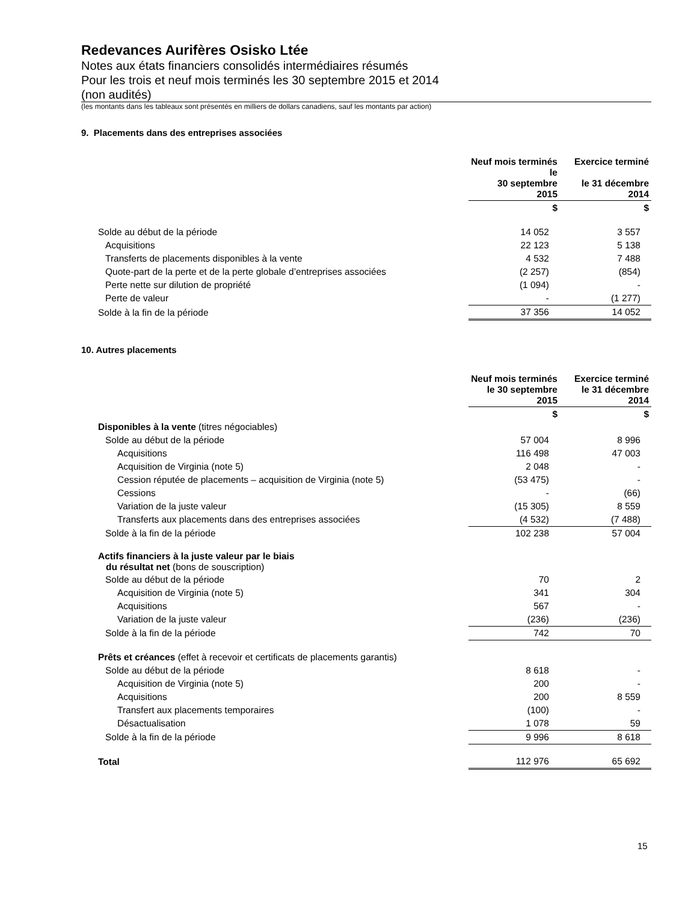Redevances Aurifères Osisko Ltée
Notes aux états financiers consolidés intermédiaires résumés
Pour les trois et neuf mois terminés les 30 septembre 2015 et 2014
(non audités)
(les montants dans les tableaux sont présentés en milliers de dollars canadiens, sauf les montants par action)
9. Placements dans des entreprises associées
| | Neuf mois terminés le 30 septembre 2015 | Exercice terminé le 31 décembre 2014 |
| --- | --- | --- |
| | $ | $ |
| Solde au début de la période | 14 052 | 3 557 |
| Acquisitions | 22 123 | 5 138 |
| Transferts de placements disponibles à la vente | 4 532 | 7 488 |
| Quote-part de la perte et de la perte globale d’entreprises associées | (2 257) | (854) |
| Perte nette sur dilution de propriété | (1 094) | - |
| Perte de valeur | - | (1 277) |
| Solde à la fin de la période | 37 356 | 14 052 |
10. Autres placements
| | Neuf mois terminés le 30 septembre 2015 | Exercice terminé le 31 décembre 2014 |
| --- | --- | --- |
| | $ | $ |
| Disponibles à la vente (titres négociables) | | |
| Solde au début de la période | 57 004 | 8 996 |
| Acquisitions | 116 498 | 47 003 |
| Acquisition de Virginia (note 5) | 2 048 | - |
| Cession réputée de placements – acquisition de Virginia (note 5) | (53 475) | - |
| Cessions | - | (66) |
| Variation de la juste valeur | (15 305) | 8 559 |
| Transferts aux placements dans des entreprises associées | (4 532) | (7 488) |
| Solde à la fin de la période | 102 238 | 57 004 |
| Actifs financiers à la juste valeur par le biais du résultat net (bons de souscription) | | |
| Solde au début de la période | 70 | 2 |
| Acquisition de Virginia (note 5) | 341 | 304 |
| Acquisitions | 567 | - |
| Variation de la juste valeur | (236) | (236) |
| Solde à la fin de la période | 742 | 70 |
| Prêts et créances (effet à recevoir et certificats de placements garantis) | | |
| Solde au début de la période | 8 618 | - |
| Acquisition de Virginia (note 5) | 200 | - |
| Acquisitions | 200 | 8 559 |
| Transfert aux placements temporaires | (100) | - |
| Désactualisation | 1 078 | 59 |
| Solde à la fin de la période | 9 996 | 8 618 |
| Total | 112 976 | 65 692 |
15